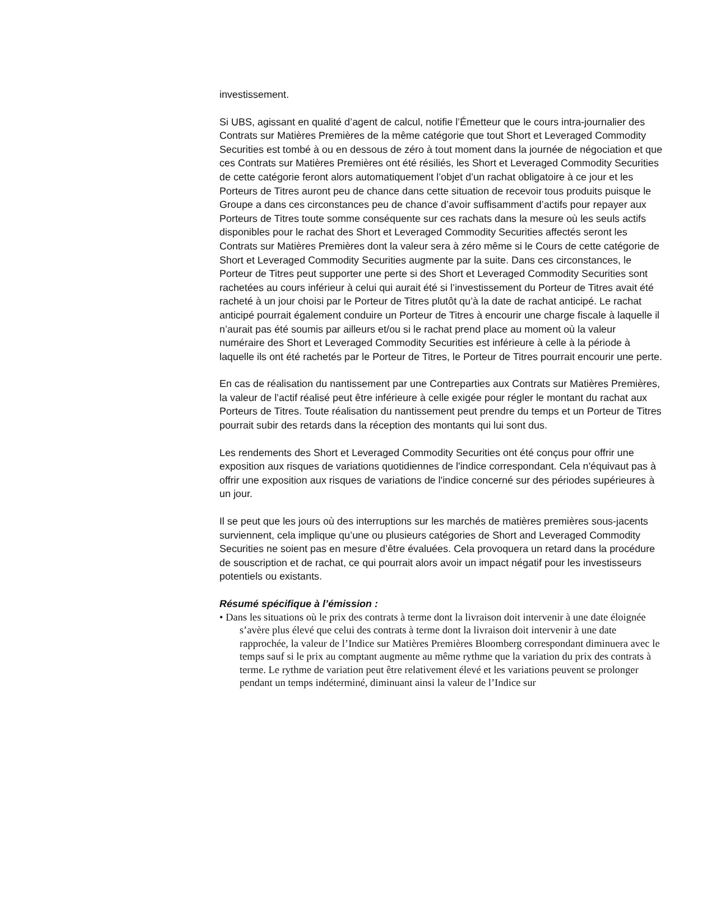investissement.
Si UBS, agissant en qualité d’agent de calcul, notifie l’Émetteur que le cours intra-journalier des Contrats sur Matières Premières de la même catégorie que tout Short et Leveraged Commodity Securities est tombé à ou en dessous de zéro à tout moment dans la journée de négociation et que ces Contrats sur Matières Premières ont été résiliés, les Short et Leveraged Commodity Securities de cette catégorie feront alors automatiquement l’objet d’un rachat obligatoire à ce jour et les Porteurs de Titres auront peu de chance dans cette situation de recevoir tous produits puisque le Groupe a dans ces circonstances peu de chance d’avoir suffisamment d’actifs pour repayer aux Porteurs de Titres toute somme conséquente sur ces rachats dans la mesure où les seuls actifs disponibles pour le rachat des Short et Leveraged Commodity Securities affectés seront les Contrats sur Matières Premières dont la valeur sera à zéro même si le Cours de cette catégorie de Short et Leveraged Commodity Securities augmente par la suite. Dans ces circonstances, le Porteur de Titres peut supporter une perte si des Short et Leveraged Commodity Securities sont rachetées au cours inférieur à celui qui aurait été si l’investissement du Porteur de Titres avait été racheté à un jour choisi par le Porteur de Titres plutôt qu’à la date de rachat anticipé. Le rachat anticipé pourrait également conduire un Porteur de Titres à encourir une charge fiscale à laquelle il n’aurait pas été soumis par ailleurs et/ou si le rachat prend place au moment où la valeur numéraire des Short et Leveraged Commodity Securities est inférieure à celle à la période à laquelle ils ont été rachetés par le Porteur de Titres, le Porteur de Titres pourrait encourir une perte.
En cas de réalisation du nantissement par une Contreparties aux Contrats sur Matières Premières, la valeur de l’actif réalisé peut être inférieure à celle exigée pour régler le montant du rachat aux Porteurs de Titres. Toute réalisation du nantissement peut prendre du temps et un Porteur de Titres pourrait subir des retards dans la réception des montants qui lui sont dus.
Les rendements des Short et Leveraged Commodity Securities ont été conçus pour offrir une exposition aux risques de variations quotidiennes de l'indice correspondant. Cela n'équivaut pas à offrir une exposition aux risques de variations de l'indice concerné sur des périodes supérieures à un jour.
Il se peut que les jours où des interruptions sur les marchés de matières premières sous-jacents surviennent, cela implique qu’une ou plusieurs catégories de Short and Leveraged Commodity Securities ne soient pas en mesure d’être évaluées. Cela provoquera un retard dans la procédure de souscription et de rachat, ce qui pourrait alors avoir un impact négatif pour les investisseurs potentiels ou existants.
Résumé spécifique à l’émission :
• Dans les situations où le prix des contrats à terme dont la livraison doit intervenir à une date éloignée s’avère plus élevé que celui des contrats à terme dont la livraison doit intervenir à une date rapprochée, la valeur de l’Indice sur Matières Premières Bloomberg correspondant diminuera avec le temps sauf si le prix au comptant augmente au même rythme que la variation du prix des contrats à terme. Le rythme de variation peut être relativement élevé et les variations peuvent se prolonger pendant un temps indéterminé, diminuant ainsi la valeur de l’Indice sur